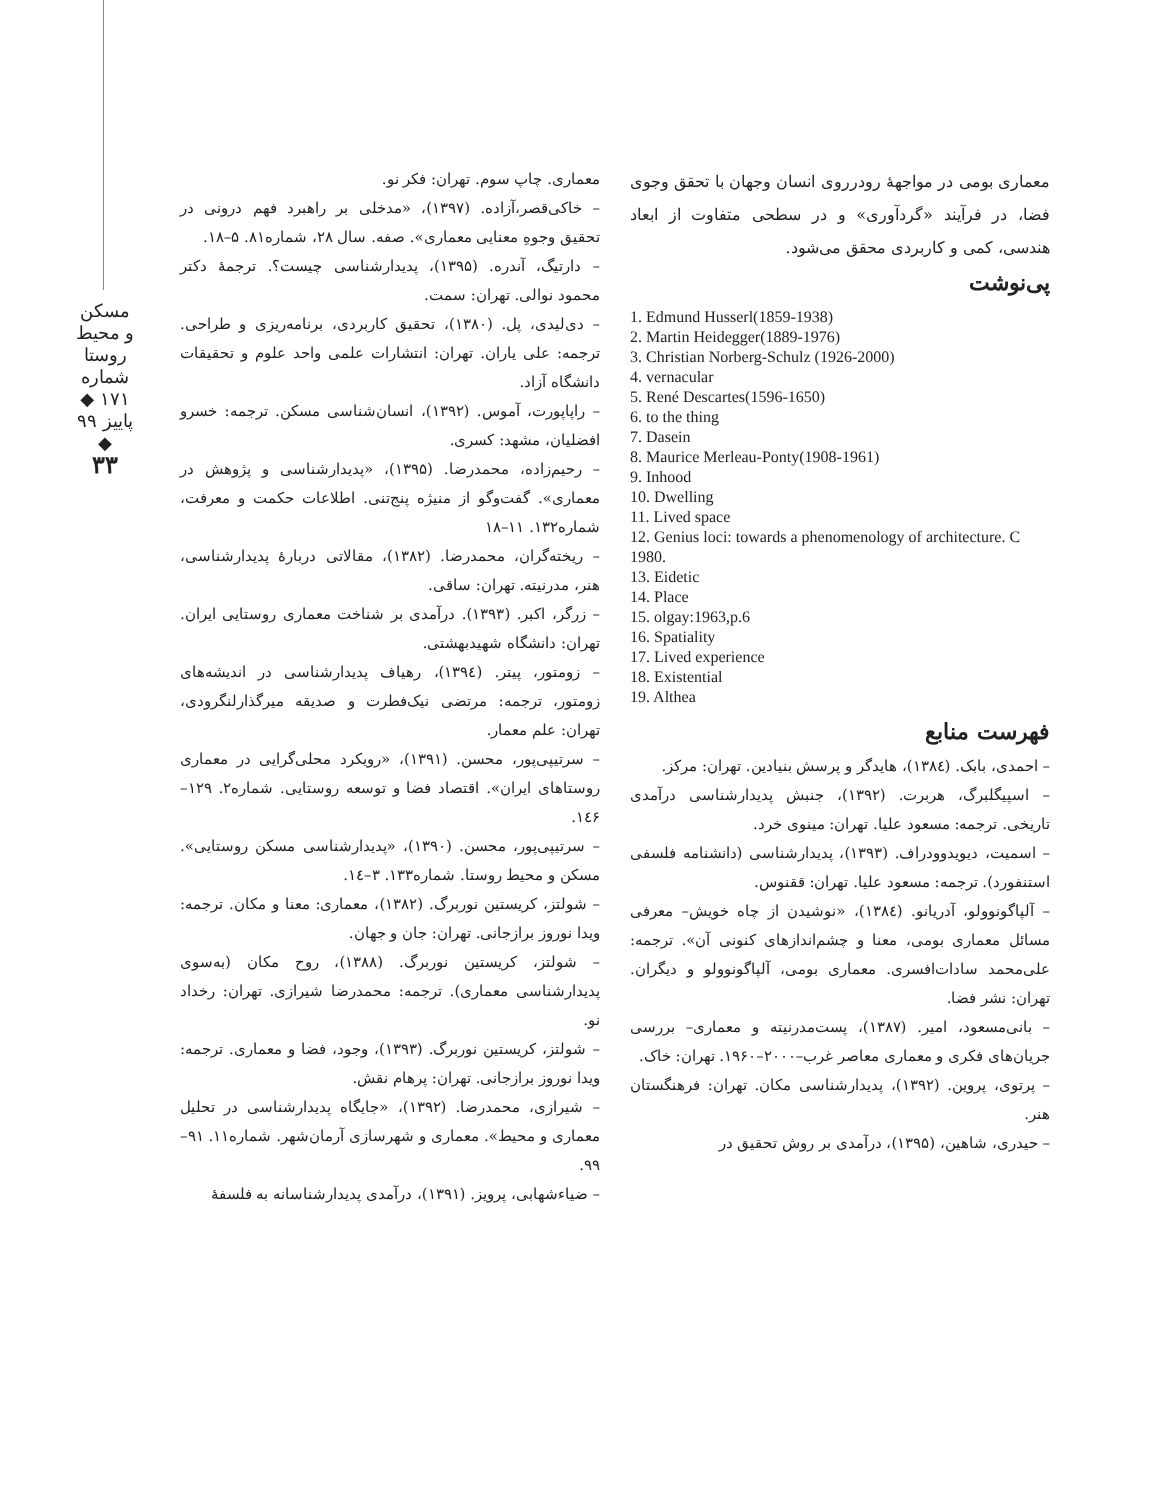مسکن و محیط روستا
شماره ۱۷۱ ◆ پاییز ۹۹ ◆
۳۳
معماری بومی در مواجهۀ رودرروی انسان وجهان با تحقق وجوی فضا، در فرآیند «گردآوری» و در سطحی متفاوت از ابعاد هندسی، کمی و کاربردی محقق می‌شود.
پی‌نوشت
1. Edmund Husserl(1859-1938)
2. Martin Heidegger(1889-1976)
3. Christian Norberg-Schulz (1926-2000)
4. vernacular
5. René Descartes(1596-1650)
6. to the thing
7. Dasein
8. Maurice Merleau-Ponty(1908-1961)
9. Inhood
10. Dwelling
11. Lived space
12. Genius loci: towards a phenomenology of architecture. C 1980.
13. Eidetic
14. Place
15. olgay:1963,p.6
16. Spatiality
17. Lived experience
18. Existential
19. Althea
فهرست منابع
– احمدی، بابک. (۱۳۸٤)، هایدگر و پرسش بنیادین. تهران: مرکز.
– اسپیگلبرگ، هربرت. (۱۳۹۲)، جنبش پدیدارشناسی درآمدی تاریخی. ترجمه: مسعود علیا. تهران: مینوی خرد.
– اسمیت، دیویدوودراف. (۱۳۹۳)، پدیدارشناسی (دانشنامه فلسفی استنفورد). ترجمه: مسعود علیا. تهران: ققنوس.
– آلپاگونوولو، آدریانو. (۱۳۸٤)، «نوشیدن از چاه خویش– معرفی مسائل معماری بومی، معنا و چشم‌اندازهای کنونی آن». ترجمه: علی‌محمد سادات‌افسری. معماری بومی، آلپاگونوولو و دیگران. تهران: نشر فضا.
– بانی‌مسعود، امیر. (۱۳۸۷)، پست‌مدرنیته و معماری– بررسی جریان‌های فکری و معماری معاصر غرب–۲۰۰۰–۱۹۶۰. تهران: خاک.
– پرتوی، پروین. (۱۳۹۲)، پدیدارشناسی مکان. تهران: فرهنگستان هنر.
– حیدری، شاهین، (۱۳۹۵)، درآمدی بر روش تحقیق در
معماری. چاپ سوم. تهران: فکر نو.
– خاکی‌قصر،آزاده. (۱۳۹۷)، «مدخلی بر راهبرد فهم درونی در تحقیق وجوهِ معنایی معماری». صفه. سال ۲۸، شماره۸۱. ۵–۱۸.
– دارتیگ، آندره. (۱۳۹۵)، پدیدارشناسی چیست؟. ترجمۀ دکتر محمود نوالی. تهران: سمت.
– دی‌لیدی، پل. (۱۳۸۰)، تحقیق کاربردی، برنامه‌ریزی و طراحی. ترجمه: علی یاران. تهران: انتشارات علمی واحد علوم و تحقیقات دانشگاه آزاد.
– راپاپورت، آموس. (۱۳۹۲)، انسان‌شناسی مسکن. ترجمه: خسرو افضلیان، مشهد: کسری.
– رحیم‌زاده، محمدرضا. (۱۳۹۵)، «پدیدارشناسی و پژوهش در معماری». گفت‌وگو از منیژه پنج‌تنی. اطلاعات حکمت و معرفت، شماره۱۳۲. ۱۱–۱۸
– ریخته‌گران، محمدرضا. (۱۳۸۲)، مقالاتی دربارۀ پدیدارشناسی، هنر، مدرنیته. تهران: ساقی.
– زرگر، اکبر. (۱۳۹۳). درآمدی بر شناخت معماری روستایی ایران. تهران: دانشگاه شهیدبهشتی.
– زومتور، پیتر. (۱۳۹٤)، رهیاف پدیدارشناسی در اندیشه‌های زومتور، ترجمه: مرتضی نیک‌فطرت و صدیقه میرگذارلنگرودی، تهران: علم معمار.
– سرتیپی‌پور، محسن. (۱۳۹۱)، «رویکرد محلی‌گرایی در معماری روستاهای ایران». اقتصاد فضا و توسعه روستایی. شماره۲. ۱۲۹–۱٤۶.
– سرتیپی‌پور، محسن. (۱۳۹۰)، «پدیدارشناسی مسکن روستایی». مسکن و محیط روستا. شماره۱۳۳. ۳–۱٤.
– شولتز، کریستین نوربرگ. (۱۳۸۲)، معماری: معنا و مکان. ترجمه: ویدا نوروز برازجانی. تهران: جان و جهان.
– شولتز، کریستین نوربرگ. (۱۳۸۸)، روح مکان (به‌سوی پدیدارشناسی معماری). ترجمه: محمدرضا شیرازی. تهران: رخداد نو.
– شولتز، کریستین نوربرگ. (۱۳۹۳)، وجود، فضا و معماری. ترجمه: ویدا نوروز برازجانی. تهران: پرهام نقش.
– شیرازی، محمدرضا. (۱۳۹۲)، «جایگاه پدیدارشناسی در تحلیل معماری و محیط». معماری و شهرسازی آرمان‌شهر. شماره۱۱. ۹۱–۹۹.
– ضیاءشهابی، پرویز. (۱۳۹۱)، درآمدی پدیدارشناسانه به فلسفۀ